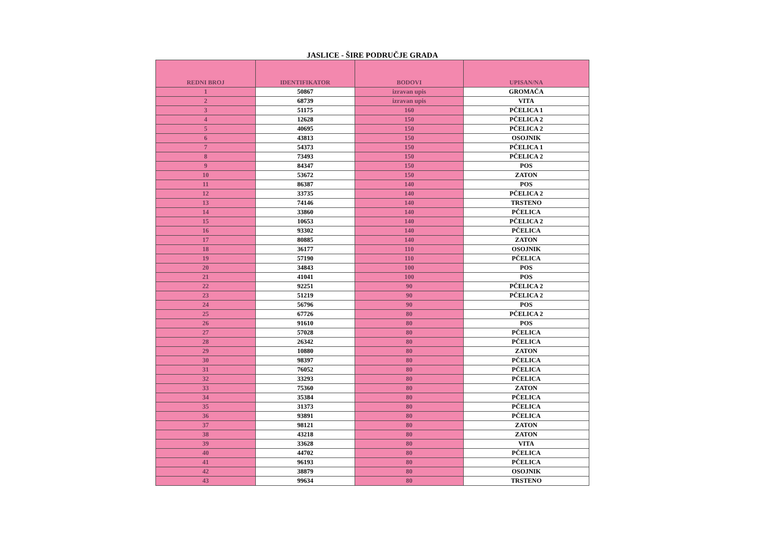JASLICE - ŠIRE PODRUČJE GRADA
| REDNI BROJ | IDENTIFIKATOR | BODOVI | UPISAN/NA |
| --- | --- | --- | --- |
| 1 | 50867 | izravan upis | GROMAČA |
| 2 | 68739 | izravan upis | VITA |
| 3 | 51175 | 160 | PČELICA 1 |
| 4 | 12628 | 150 | PČELICA 2 |
| 5 | 40695 | 150 | PČELICA 2 |
| 6 | 43813 | 150 | OSOJNIK |
| 7 | 54373 | 150 | PČELICA 1 |
| 8 | 73493 | 150 | PČELICA 2 |
| 9 | 84347 | 150 | POS |
| 10 | 53672 | 150 | ZATON |
| 11 | 86387 | 140 | POS |
| 12 | 33735 | 140 | PČELICA 2 |
| 13 | 74146 | 140 | TRSTENO |
| 14 | 33860 | 140 | PČELICA |
| 15 | 10653 | 140 | PČELICA 2 |
| 16 | 93302 | 140 | PČELICA |
| 17 | 80885 | 140 | ZATON |
| 18 | 36177 | 110 | OSOJNIK |
| 19 | 57190 | 110 | PČELICA |
| 20 | 34843 | 100 | POS |
| 21 | 41041 | 100 | POS |
| 22 | 92251 | 90 | PČELICA 2 |
| 23 | 51219 | 90 | PČELICA 2 |
| 24 | 56796 | 90 | POS |
| 25 | 67726 | 80 | PČELICA 2 |
| 26 | 91610 | 80 | POS |
| 27 | 57028 | 80 | PČELICA |
| 28 | 26342 | 80 | PČELICA |
| 29 | 10880 | 80 | ZATON |
| 30 | 98397 | 80 | PČELICA |
| 31 | 76052 | 80 | PČELICA |
| 32 | 33293 | 80 | PČELICA |
| 33 | 75360 | 80 | ZATON |
| 34 | 35384 | 80 | PČELICA |
| 35 | 31373 | 80 | PČELICA |
| 36 | 93891 | 80 | PČELICA |
| 37 | 98121 | 80 | ZATON |
| 38 | 43218 | 80 | ZATON |
| 39 | 33628 | 80 | VITA |
| 40 | 44702 | 80 | PČELICA |
| 41 | 96193 | 80 | PČELICA |
| 42 | 38879 | 80 | OSOJNIK |
| 43 | 99634 | 80 | TRSTENO |